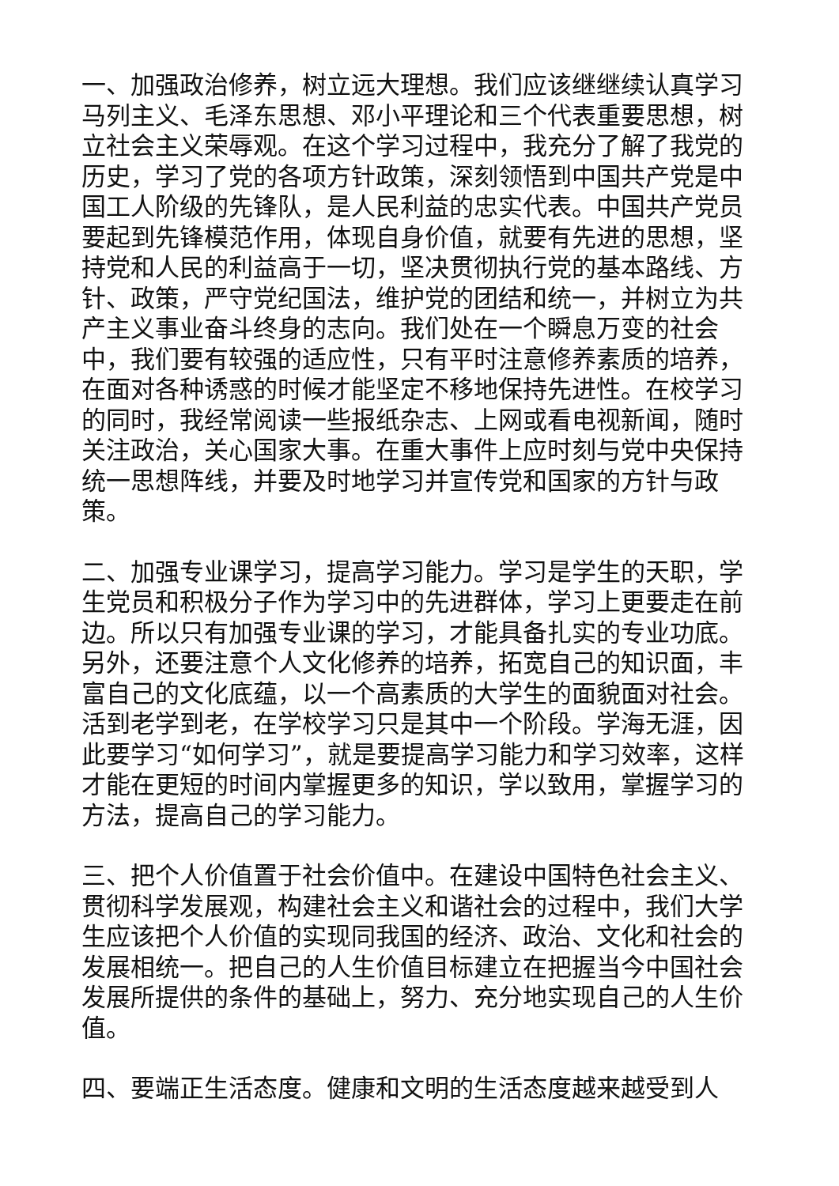一、加强政治修养，树立远大理想。我们应该继继续认真学习马列主义、毛泽东思想、邓小平理论和三个代表重要思想，树立社会主义荣辱观。在这个学习过程中，我充分了解了我党的历史，学习了党的各项方针政策，深刻领悟到中国共产党是中国工人阶级的先锋队，是人民利益的忠实代表。中国共产党员要起到先锋模范作用，体现自身价值，就要有先进的思想，坚持党和人民的利益高于一切，坚决贯彻执行党的基本路线、方针、政策，严守党纪国法，维护党的团结和统一，并树立为共产主义事业奋斗终身的志向。我们处在一个瞬息万变的社会中，我们要有较强的适应性，只有平时注意修养素质的培养，在面对各种诱惑的时候才能坚定不移地保持先进性。在校学习的同时，我经常阅读一些报纸杂志、上网或看电视新闻，随时关注政治，关心国家大事。在重大事件上应时刻与党中央保持统一思想阵线，并要及时地学习并宣传党和国家的方针与政策。
二、加强专业课学习，提高学习能力。学习是学生的天职，学生党员和积极分子作为学习中的先进群体，学习上更要走在前边。所以只有加强专业课的学习，才能具备扎实的专业功底。另外，还要注意个人文化修养的培养，拓宽自己的知识面，丰富自己的文化底蕴，以一个高素质的大学生的面貌面对社会。活到老学到老，在学校学习只是其中一个阶段。学海无涯，因此要学习“如何学习”，就是要提高学习能力和学习效率，这样才能在更短的时间内掌握更多的知识，学以致用，掌握学习的方法，提高自己的学习能力。
三、把个人价值置于社会价值中。在建设中国特色社会主义、贯彻科学发展观，构建社会主义和谐社会的过程中，我们大学生应该把个人价值的实现同我国的经济、政治、文化和社会的发展相统一。把自己的人生价值目标建立在把握当今中国社会发展所提供的条件的基础上，努力、充分地实现自己的人生价值。
四、要端正生活态度。健康和文明的生活态度越来越受到人